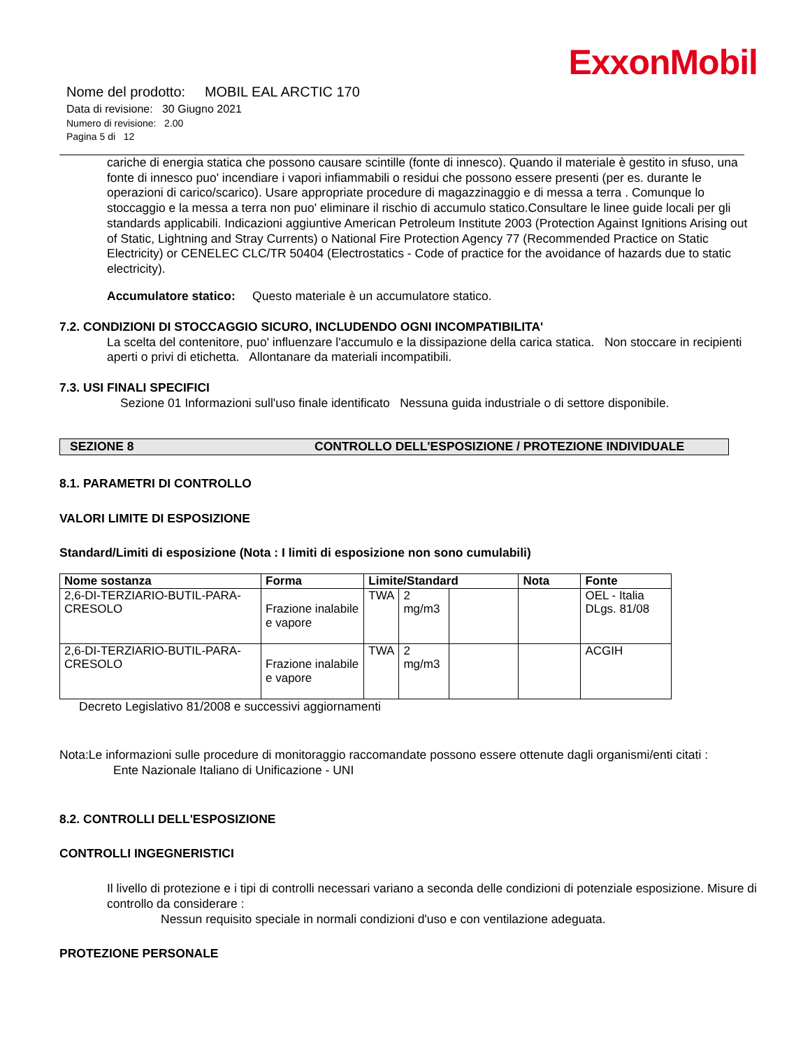ExxonMobil
Nome del prodotto: MOBIL EAL ARCTIC 170
Data di revisione: 30 Giugno 2021
Numero di revisione: 2.00
Pagina 5 di 12
cariche di energia statica che possono causare scintille (fonte di innesco). Quando il materiale è gestito in sfuso, una fonte di innesco puo' incendiare i vapori infiammabili o residui che possono essere presenti (per es. durante le operazioni di carico/scarico). Usare appropriate procedure di magazzinaggio e di messa a terra . Comunque lo stoccaggio e la messa a terra non puo' eliminare il rischio di accumulo statico.Consultare le linee guide locali per gli standards applicabili. Indicazioni aggiuntive American Petroleum Institute 2003 (Protection Against Ignitions Arising out of Static, Lightning and Stray Currents) o National Fire Protection Agency 77 (Recommended Practice on Static Electricity) or CENELEC CLC/TR 50404 (Electrostatics - Code of practice for the avoidance of hazards due to static electricity).
Accumulatore statico: Questo materiale è un accumulatore statico.
7.2. CONDIZIONI DI STOCCAGGIO SICURO, INCLUDENDO OGNI INCOMPATIBILITA'
La scelta del contenitore, puo' influenzare l'accumulo e la dissipazione della carica statica. Non stoccare in recipienti aperti o privi di etichetta. Allontanare da materiali incompatibili.
7.3. USI FINALI SPECIFICI
Sezione 01 Informazioni sull'uso finale identificato Nessuna guida industriale o di settore disponibile.
SEZIONE 8 CONTROLLO DELL'ESPOSIZIONE / PROTEZIONE INDIVIDUALE
8.1. PARAMETRI DI CONTROLLO
VALORI LIMITE DI ESPOSIZIONE
Standard/Limiti di esposizione (Nota : I limiti di esposizione non sono cumulabili)
| Nome sostanza | Forma | Limite/Standard | | | Nota | Fonte |
| --- | --- | --- | --- | --- | --- | --- |
| 2,6-DI-TERZIARIO-BUTIL-PARA-CRESOLO | Frazione inalabile e vapore | TWA | 2 mg/m3 | | | OEL - Italia DLgs. 81/08 |
| 2,6-DI-TERZIARIO-BUTIL-PARA-CRESOLO | Frazione inalabile e vapore | TWA | 2 mg/m3 | | | ACGIH |
Decreto Legislativo 81/2008 e successivi aggiornamenti
Nota:Le informazioni sulle procedure di monitoraggio raccomandate possono essere ottenute dagli organismi/enti citati :
Ente Nazionale Italiano di Unificazione - UNI
8.2. CONTROLLI DELL'ESPOSIZIONE
CONTROLLI INGEGNERISTICI
Il livello di protezione e i tipi di controlli necessari variano a seconda delle condizioni di potenziale esposizione. Misure di controllo da considerare :
Nessun requisito speciale in normali condizioni d'uso e con ventilazione adeguata.
PROTEZIONE PERSONALE